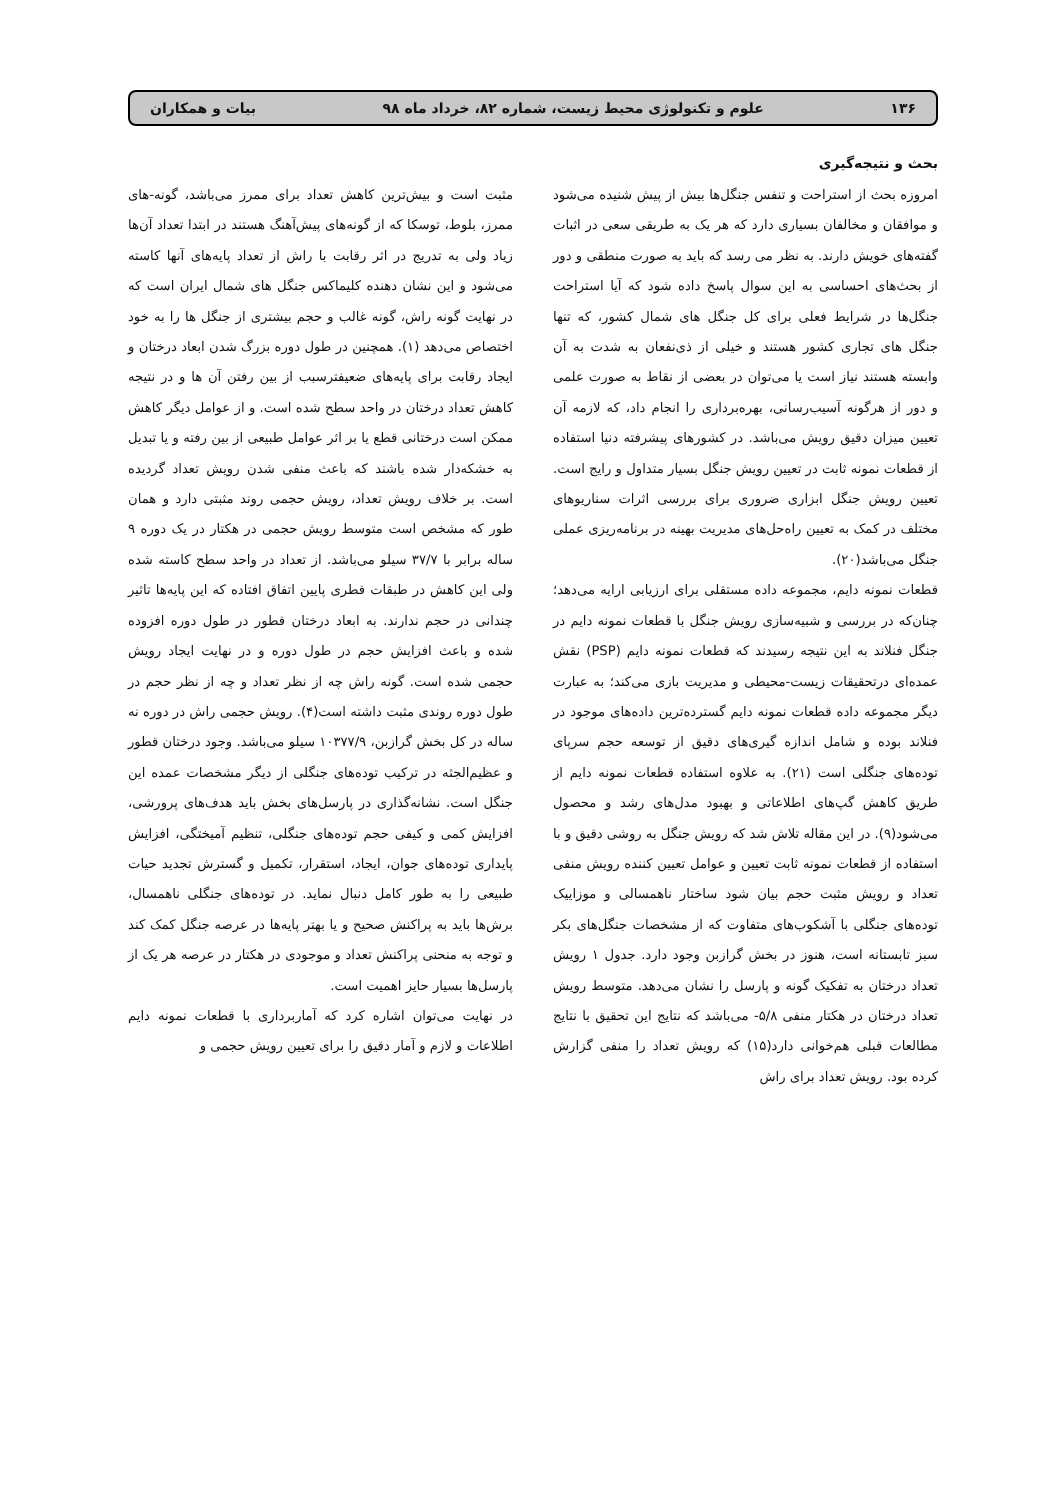۱۳۶ علوم و تکنولوژی محیط زیست، شماره ۸۲، خرداد ماه ۹۸ بیات و همکاران
بحث و نتیجه‌گیری
امروزه بحث از استراحت و تنفس جنگل‌ها بیش از پیش شنیده می‌شود و موافقان و مخالفان بسیاری دارد که هر یک به طریقی سعی در اثبات گفته‌های خویش دارند. به نظر می رسد که باید به صورت منطقی و دور از بحث‌های احساسی به این سوال پاسخ داده شود که آیا استراحت جنگل‌ها در شرایط فعلی برای کل جنگل های شمال کشور، که تنها جنگل های تجاری کشور هستند و خیلی از ذی‌نفعان به شدت به آن وابسته هستند نیاز است یا می‌توان در بعضی از نقاط به صورت علمی و دور از هرگونه آسیب‌رسانی، بهره‌برداری را انجام داد، که لازمه آن تعیین میزان دقیق رویش می‌باشد. در کشورهای پیشرفته دنیا استفاده از قطعات نمونه ثابت در تعیین رویش جنگل بسیار متداول و رایج است. تعیین رویش جنگل ابزاری ضروری برای بررسی اثرات سناریوهای مختلف در کمک به تعیین راه‌حل‌های مدیریت بهینه در برنامه‌ریزی عملی جنگل می‌باشد(۲۰).
قطعات نمونه دایم، مجموعه داده مستقلی برای ارزیابی ارایه می‌دهد؛ چنان‌که در بررسی و شبیه‌سازی رویش جنگل با قطعات نمونه دایم در جنگل فنلاند به این نتیجه رسیدند که قطعات نمونه دایم (PSP) نقش عمده‌ای درتحقیقات زیست-محیطی و مدیریت بازی می‌کند؛ به عبارت دیگر مجموعه داده قطعات نمونه دایم گسترده‌ترین داده‌های موجود در فنلاند بوده و شامل اندازه گیری‌های دقیق از توسعه حجم سرپای توده‌های جنگلی است (۲۱). به علاوه استفاده قطعات نمونه دایم از طریق کاهش گپ‌های اطلاعاتی و بهبود مدل‌های رشد و محصول می‌شود(۹). در این مقاله تلاش شد که رویش جنگل به روشی دقیق و با استفاده از قطعات نمونه ثابت تعیین و عوامل تعیین کننده رویش منفی تعداد و رویش مثبت حجم بیان شود ساختار ناهمسالی و موزاییک توده‌های جنگلی با آشکوب‌های متفاوت که از مشخصات جنگل‌های بکر سبز تابستانه است، هنوز در بخش گرازبن وجود دارد. جدول ۱ رویش تعداد درختان به تفکیک گونه و پارسل را نشان می‌دهد. متوسط رویش تعداد درختان در هکتار منفی ۵/۸- می‌باشد که نتایج این تحقیق با نتایج مطالعات قبلی هم‌خوانی دارد(۱۵) که رویش تعداد را منفی گزارش کرده بود. رویش تعداد برای راش
مثبت است و بیش‌ترین کاهش تعداد برای ممرز می‌باشد، گونه-های ممرز، بلوط، توسکا که از گونه‌های پیش‌آهنگ هستند در ابتدا تعداد آن‌ها زیاد ولی به تدریج در اثر رقابت با راش از تعداد پایه‌های آنها کاسته می‌شود و این نشان دهنده کلیماکس جنگل های شمال ایران است که در نهایت گونه راش، گونه غالب و حجم بیشتری از جنگل ها را به خود اختصاص می‌دهد (۱). همچنین در طول دوره بزرگ شدن ابعاد درختان و ایجاد رقابت برای پایه‌های ضعیفترسبب از بین رفتن آن ها و در نتیجه کاهش تعداد درختان در واحد سطح شده است. و از عوامل دیگر کاهش ممکن است درختانی قطع یا بر اثر عوامل طبیعی از بین رفته و یا تبدیل به خشکه‌دار شده باشند که باعث منفی شدن رویش تعداد گردیده است. بر خلاف رویش تعداد، رویش حجمی روند مثبتی دارد و همان طور که مشخص است متوسط رویش حجمی در هکتار در یک دوره ۹ ساله برابر با ۳۷/۷ سیلو می‌باشد. از تعداد در واحد سطح کاسته شده ولی این کاهش در طبقات قطری پایین اتفاق افتاده که این پایه‌ها تاثیر چندانی در حجم ندارند. به ابعاد درختان قطور در طول دوره افزوده شده و باعث افزایش حجم در طول دوره و در نهایت ایجاد رویش حجمی شده است. گونه راش چه از نظر تعداد و چه از نظر حجم در طول دوره روندی مثبت داشته است(۴). رویش حجمی راش در دوره نه ساله در کل بخش گرازبن، ۱۰۳۷۷/۹ سیلو می‌باشد. وجود درختان قطور و عظیم‌الجثه در ترکیب توده‌های جنگلی از دیگر مشخصات عمده این جنگل است. نشانه‌گذاری در پارسل‌های بخش باید هدف‌های پرورشی، افزایش کمی و کیفی حجم توده‌های جنگلی، تنظیم آمیختگی، افزایش پایداری توده‌های جوان، ایجاد، استقرار، تکمیل و گسترش تجدید حیات طبیعی را به طور کامل دنبال نماید. در توده‌های جنگلی ناهمسال، برش‌ها باید به پراکنش صحیح و یا بهتر پایه‌ها در عرصه جنگل کمک کند و توجه به منحنی پراکنش تعداد و موجودی در هکتار در عرصه هر یک از پارسل‌ها بسیار حایز اهمیت است.
در نهایت می‌توان اشاره کرد که آماربرداری با قطعات نمونه دایم اطلاعات و لازم و آمار دقیق را برای تعیین رویش حجمی و